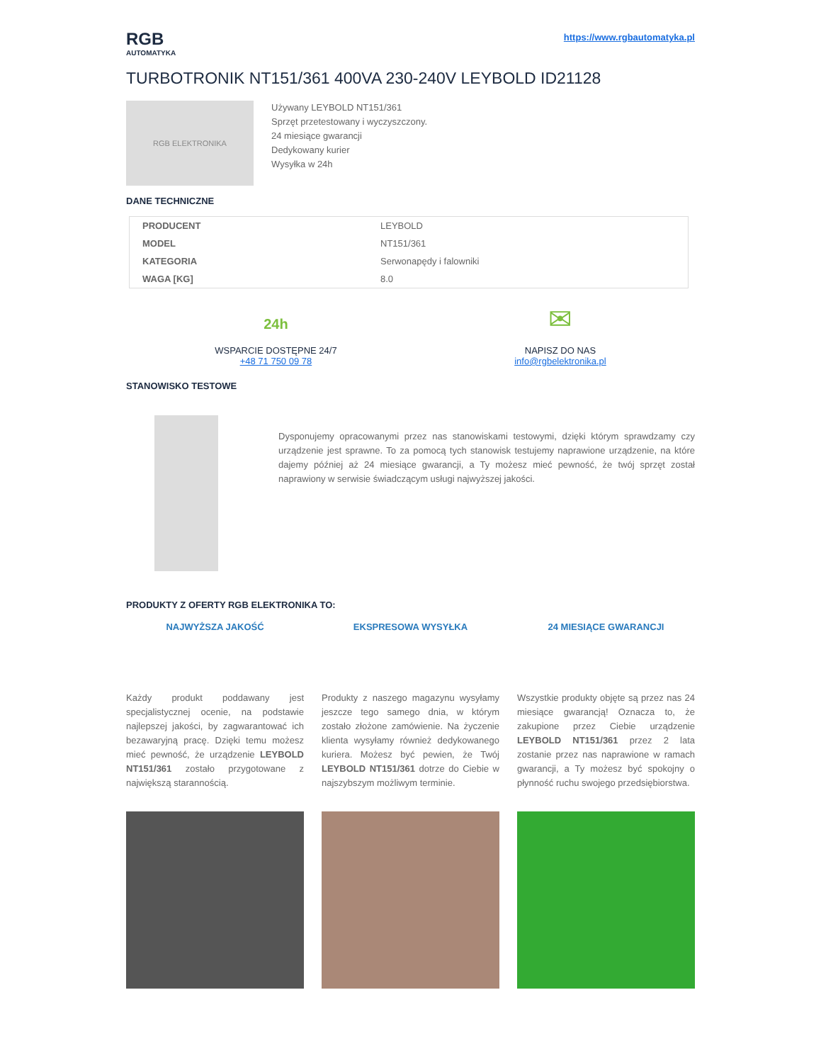RGB
AUTOMATYKA
https://www.rgbautomatyka.pl
TURBOTRONIK NT151/361 400VA 230-240V LEYBOLD ID21128
RGB ELEKTRONIKA
Używany LEYBOLD NT151/361
Sprzęt przetestowany i wyczyszczony.
24 miesiące gwarancji
Dedykowany kurier
Wysyłka w 24h
DANE TECHNICZNE
| PRODUCENT | LEYBOLD |
| MODEL | NT151/361 |
| KATEGORIA | Serwonapędy i falowniki |
| WAGA [KG] | 8.0 |
24h
WSPARCIE DOSTĘPNE 24/7
+48 71 750 09 78
✉
NAPISZ DO NAS
info@rgbelektronika.pl
STANOWISKO TESTOWE
Dysponujemy opracowanymi przez nas stanowiskami testowymi, dzięki którym sprawdzamy czy urządzenie jest sprawne. To za pomocą tych stanowisk testujemy naprawione urządzenie, na które dajemy później aż 24 miesiące gwarancji, a Ty możesz mieć pewność, że twój sprzęt został naprawiony w serwisie świadczącym usługi najwyższej jakości.
PRODUKTY Z OFERTY RGB ELEKTRONIKA TO:
NAJWYŻSZA JAKOŚĆ
Każdy produkt poddawany jest specjalistycznej ocenie, na podstawie najlepszej jakości, by zagwarantować ich bezawaryjną pracę. Dzięki temu możesz mieć pewność, że urządzenie LEYBOLD NT151/361 zostało przygotowane z największą starannością.
EKSPRESOWA WYSYŁKA
Produkty z naszego magazynu wysyłamy jeszcze tego samego dnia, w którym zostało złożone zamówienie. Na życzenie klienta wysyłamy również dedykowanego kuriera. Możesz być pewien, że Twój LEYBOLD NT151/361 dotrze do Ciebie w najszybszym możliwym terminie.
24 MIESIĄCE GWARANCJI
Wszystkie produkty objęte są przez nas 24 miesiące gwarancją! Oznacza to, że zakupione przez Ciebie urządzenie LEYBOLD NT151/361 przez 2 lata zostanie przez nas naprawione w ramach gwarancji, a Ty możesz być spokojny o płynność ruchu swojego przedsiębiorstwa.